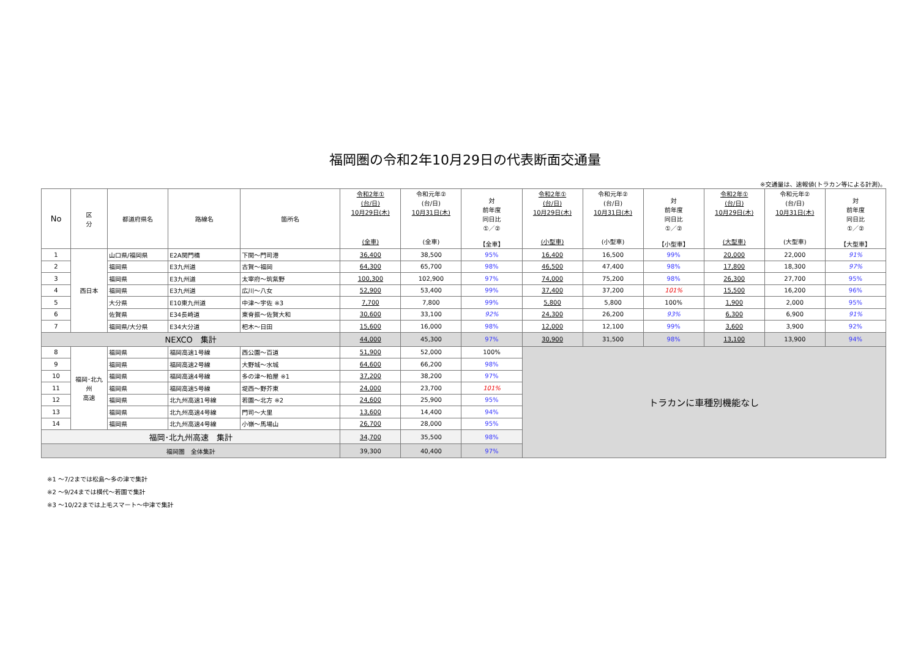福岡圏の令和2年10月29日の代表断面交通量
※交通量は、速報値(トラカン等による計測)。
| No | 区 分 | 都道府県名 | 路線名 | 箇所名 | 令和2年① (台/日) 10月29日(木) (全車) | 令和元年② (台/日) 10月31日(木) (全車) | 対 前年度 同日比 ①／② 【全車】 | 令和2年① (台/日) 10月29日(木) (小型車) | 令和元年② (台/日) 10月31日(木) (小型車) | 対 前年度 同日比 ①／② 【小型車】 | 令和2年① (台/日) 10月29日(木) (大型車) | 令和元年② (台/日) 10月31日(木) (大型車) | 対 前年度 同日比 ①／② 【大型車】 |
| --- | --- | --- | --- | --- | --- | --- | --- | --- | --- | --- | --- | --- | --- |
| 1 | 西日本 | 山口県/福岡県 | E2A関門橋 | 下関～門司港 | 36,400 | 38,500 | 95% | 16,400 | 16,500 | 99% | 20,000 | 22,000 | 91% |
| 2 | | 福岡県 | E3九州道 | 古賀～福岡 | 64,300 | 65,700 | 98% | 46,500 | 47,400 | 98% | 17,800 | 18,300 | 97% |
| 3 | | 福岡県 | E3九州道 | 太宰府～筑紫野 | 100,300 | 102,900 | 97% | 74,000 | 75,200 | 98% | 26,300 | 27,700 | 95% |
| 4 | | 福岡県 | E3九州道 | 広川～八女 | 52,900 | 53,400 | 99% | 37,400 | 37,200 | 101% | 15,500 | 16,200 | 96% |
| 5 | | 大分県 | E10東九州道 | 中津～宇佐 ※3 | 7,700 | 7,800 | 99% | 5,800 | 5,800 | 100% | 1,900 | 2,000 | 95% |
| 6 | | 佐賀県 | E34長崎道 | 東脊振～佐賀大和 | 30,600 | 33,100 | 92% | 24,300 | 26,200 | 93% | 6,300 | 6,900 | 91% |
| 7 | | 福岡県/大分県 | E34大分道 | 杷木～日田 | 15,600 | 16,000 | 98% | 12,000 | 12,100 | 99% | 3,600 | 3,900 | 92% |
| NEXCO 集計 | | | | | 44,000 | 45,300 | 97% | 30,900 | 31,500 | 98% | 13,100 | 13,900 | 94% |
| 8 | 福岡･北九 州 高速 | 福岡県 | 福岡高速1号線 | 西公園～百道 | 51,900 | 52,000 | 100% | トラカンに車種別機能なし | | | | | |
| 9 | | 福岡県 | 福岡高速2号線 | 大野城～水城 | 64,600 | 66,200 | 98% | | | | | | |
| 10 | | 福岡県 | 福岡高速4号線 | 多の津～粕屋 ※1 | 37,200 | 38,200 | 97% | | | | | | |
| 11 | | 福岡県 | 福岡高速5号線 | 堤西～野芥東 | 24,000 | 23,700 | 101% | | | | | | |
| 12 | | 福岡県 | 北九州高速1号線 | 若園～北方 ※2 | 24,600 | 25,900 | 95% | | | | | | |
| 13 | | 福岡県 | 北九州高速4号線 | 門司～大里 | 13,600 | 14,400 | 94% | | | | | | |
| 14 | | 福岡県 | 北九州高速4号線 | 小嶺～馬場山 | 26,700 | 28,000 | 95% | | | | | | |
| 福岡･北九州高速 集計 | | | | | 34,700 | 35,500 | 98% | | | | | | |
| 福岡圏 全体集計 | | | | | 39,300 | 40,400 | 97% | | | | | | |
※1 ～7/2までは松島～多の津で集計
※2 ～9/24までは横代～若園で集計
※3 ～10/22までは上毛スマート～中津で集計